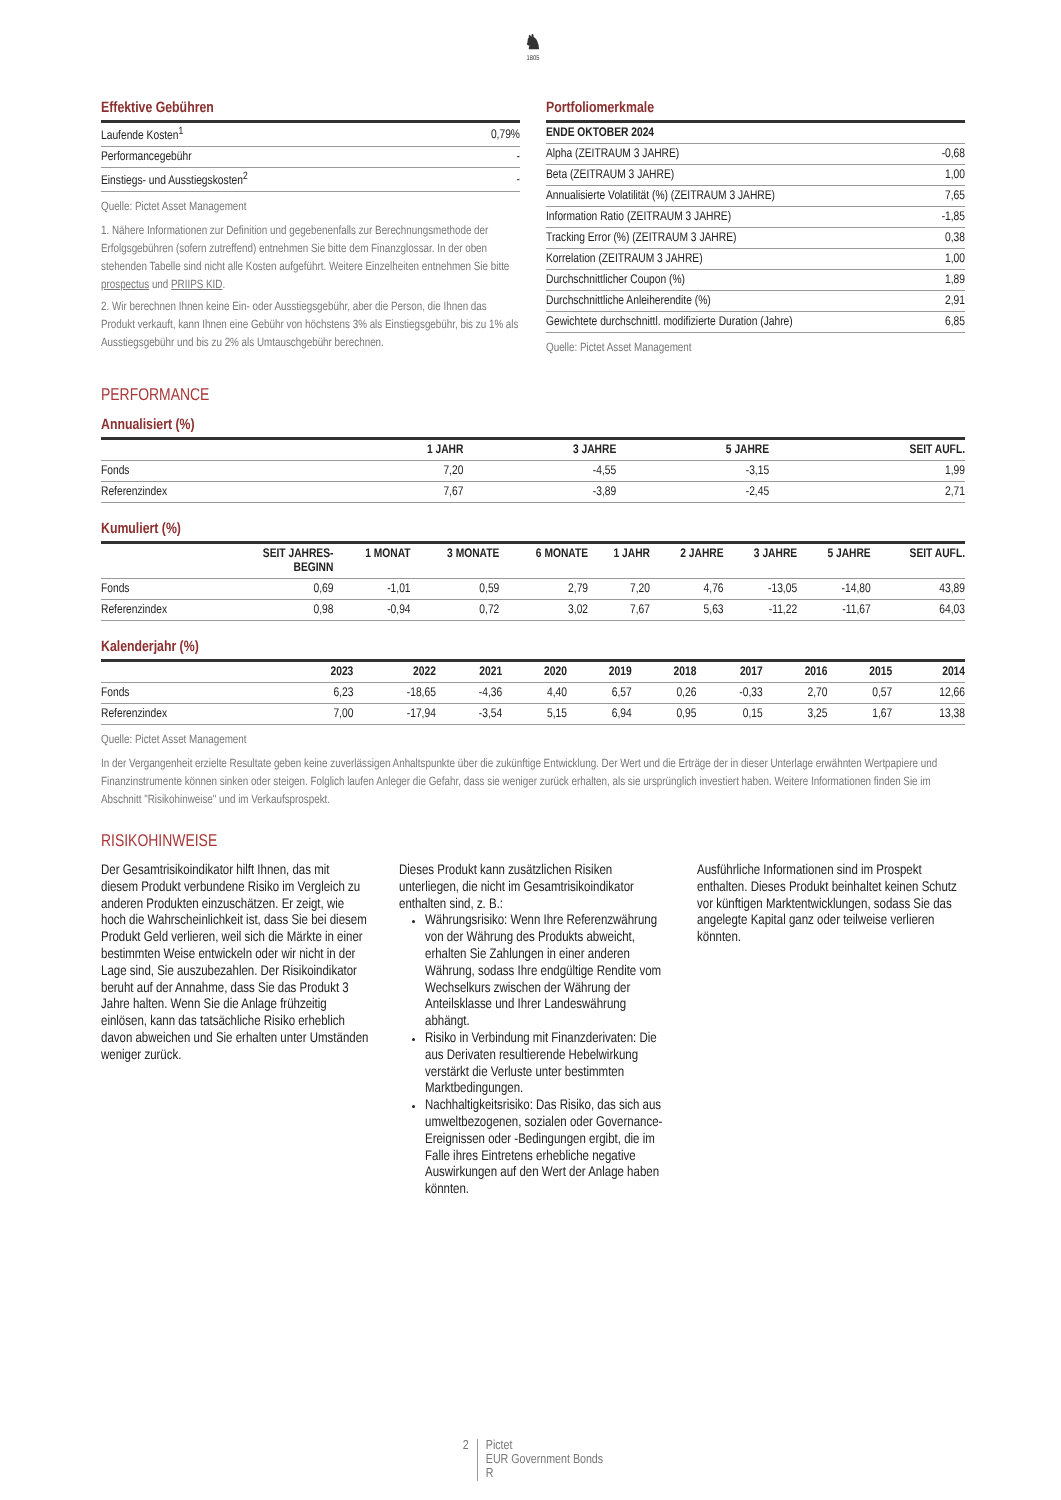♞
1805
Effektive Gebühren
| Laufende Kosten<sup>1</sup> | 0,79% |
| Performancegebühr | - |
| Einstiegs- und Ausstiegskosten<sup>2</sup> | - |
Quelle: Pictet Asset Management
1. Nähere Informationen zur Definition und gegebenenfalls zur Berechnungsmethode der Erfolgsgebühren (sofern zutreffend) entnehmen Sie bitte dem Finanzglossar. In der oben stehenden Tabelle sind nicht alle Kosten aufgeführt. Weitere Einzelheiten entnehmen Sie bitte prospectus und PRIIPS KID.
2. Wir berechnen Ihnen keine Ein- oder Ausstiegsgebühr, aber die Person, die Ihnen das Produkt verkauft, kann Ihnen eine Gebühr von höchstens 3% als Einstiegsgebühr, bis zu 1% als Ausstiegsgebühr und bis zu 2% als Umtauschgebühr berechnen.
Portfoliomerkmale
| ENDE OKTOBER 2024 | |
| --- | --- |
| Alpha (ZEITRAUM 3 JAHRE) | -0,68 |
| Beta (ZEITRAUM 3 JAHRE) | 1,00 |
| Annualisierte Volatilität (%) (ZEITRAUM 3 JAHRE) | 7,65 |
| Information Ratio (ZEITRAUM 3 JAHRE) | -1,85 |
| Tracking Error (%) (ZEITRAUM 3 JAHRE) | 0,38 |
| Korrelation (ZEITRAUM 3 JAHRE) | 1,00 |
| Durchschnittlicher Coupon (%) | 1,89 |
| Durchschnittliche Anleiherendite (%) | 2,91 |
| Gewichtete durchschnittl. modifizierte Duration (Jahre) | 6,85 |
Quelle: Pictet Asset Management
PERFORMANCE
Annualisiert (%)
| | 1 JAHR | 3 JAHRE | 5 JAHRE | SEIT AUFL. |
| --- | --- | --- | --- | --- |
| Fonds | 7,20 | -4,55 | -3,15 | 1,99 |
| Referenzindex | 7,67 | -3,89 | -2,45 | 2,71 |
Kumuliert (%)
| | SEIT JAHRES- BEGINN | 1 MONAT | 3 MONATE | 6 MONATE | 1 JAHR | 2 JAHRE | 3 JAHRE | 5 JAHRE | SEIT AUFL. |
| --- | --- | --- | --- | --- | --- | --- | --- | --- | --- |
| Fonds | 0,69 | -1,01 | 0,59 | 2,79 | 7,20 | 4,76 | -13,05 | -14,80 | 43,89 |
| Referenzindex | 0,98 | -0,94 | 0,72 | 3,02 | 7,67 | 5,63 | -11,22 | -11,67 | 64,03 |
Kalenderjahr (%)
| | 2023 | 2022 | 2021 | 2020 | 2019 | 2018 | 2017 | 2016 | 2015 | 2014 |
| --- | --- | --- | --- | --- | --- | --- | --- | --- | --- | --- |
| Fonds | 6,23 | -18,65 | -4,36 | 4,40 | 6,57 | 0,26 | -0,33 | 2,70 | 0,57 | 12,66 |
| Referenzindex | 7,00 | -17,94 | -3,54 | 5,15 | 6,94 | 0,95 | 0,15 | 3,25 | 1,67 | 13,38 |
Quelle: Pictet Asset Management
In der Vergangenheit erzielte Resultate geben keine zuverlässigen Anhaltspunkte über die zukünftige Entwicklung. Der Wert und die Erträge der in dieser Unterlage erwähnten Wertpapiere und Finanzinstrumente können sinken oder steigen. Folglich laufen Anleger die Gefahr, dass sie weniger zurück erhalten, als sie ursprünglich investiert haben. Weitere Informationen finden Sie im Abschnitt "Risikohinweise" und im Verkaufsprospekt.
RISIKOHINWEISE
Der Gesamtrisikoindikator hilft Ihnen, das mit diesem Produkt verbundene Risiko im Vergleich zu anderen Produkten einzuschätzen. Er zeigt, wie hoch die Wahrscheinlichkeit ist, dass Sie bei diesem Produkt Geld verlieren, weil sich die Märkte in einer bestimmten Weise entwickeln oder wir nicht in der Lage sind, Sie auszubezahlen. Der Risikoindikator beruht auf der Annahme, dass Sie das Produkt 3 Jahre halten. Wenn Sie die Anlage frühzeitig einlösen, kann das tatsächliche Risiko erheblich davon abweichen und Sie erhalten unter Umständen weniger zurück.
Dieses Produkt kann zusätzlichen Risiken unterliegen, die nicht im Gesamtrisikoindikator enthalten sind, z. B.:
Währungsrisiko: Wenn Ihre Referenzwährung von der Währung des Produkts abweicht, erhalten Sie Zahlungen in einer anderen Währung, sodass Ihre endgültige Rendite vom Wechselkurs zwischen der Währung der Anteilsklasse und Ihrer Landeswährung abhängt.
Risiko in Verbindung mit Finanzderivaten: Die aus Derivaten resultierende Hebelwirkung verstärkt die Verluste unter bestimmten Marktbedingungen.
Nachhaltigkeitsrisiko: Das Risiko, das sich aus umweltbezogenen, sozialen oder Governance-Ereignissen oder -Bedingungen ergibt, die im Falle ihres Eintretens erhebliche negative Auswirkungen auf den Wert der Anlage haben könnten.
Ausführliche Informationen sind im Prospekt enthalten. Dieses Produkt beinhaltet keinen Schutz vor künftigen Marktentwicklungen, sodass Sie das angelegte Kapital ganz oder teilweise verlieren könnten.
2 Pictet
EUR Government Bonds
R